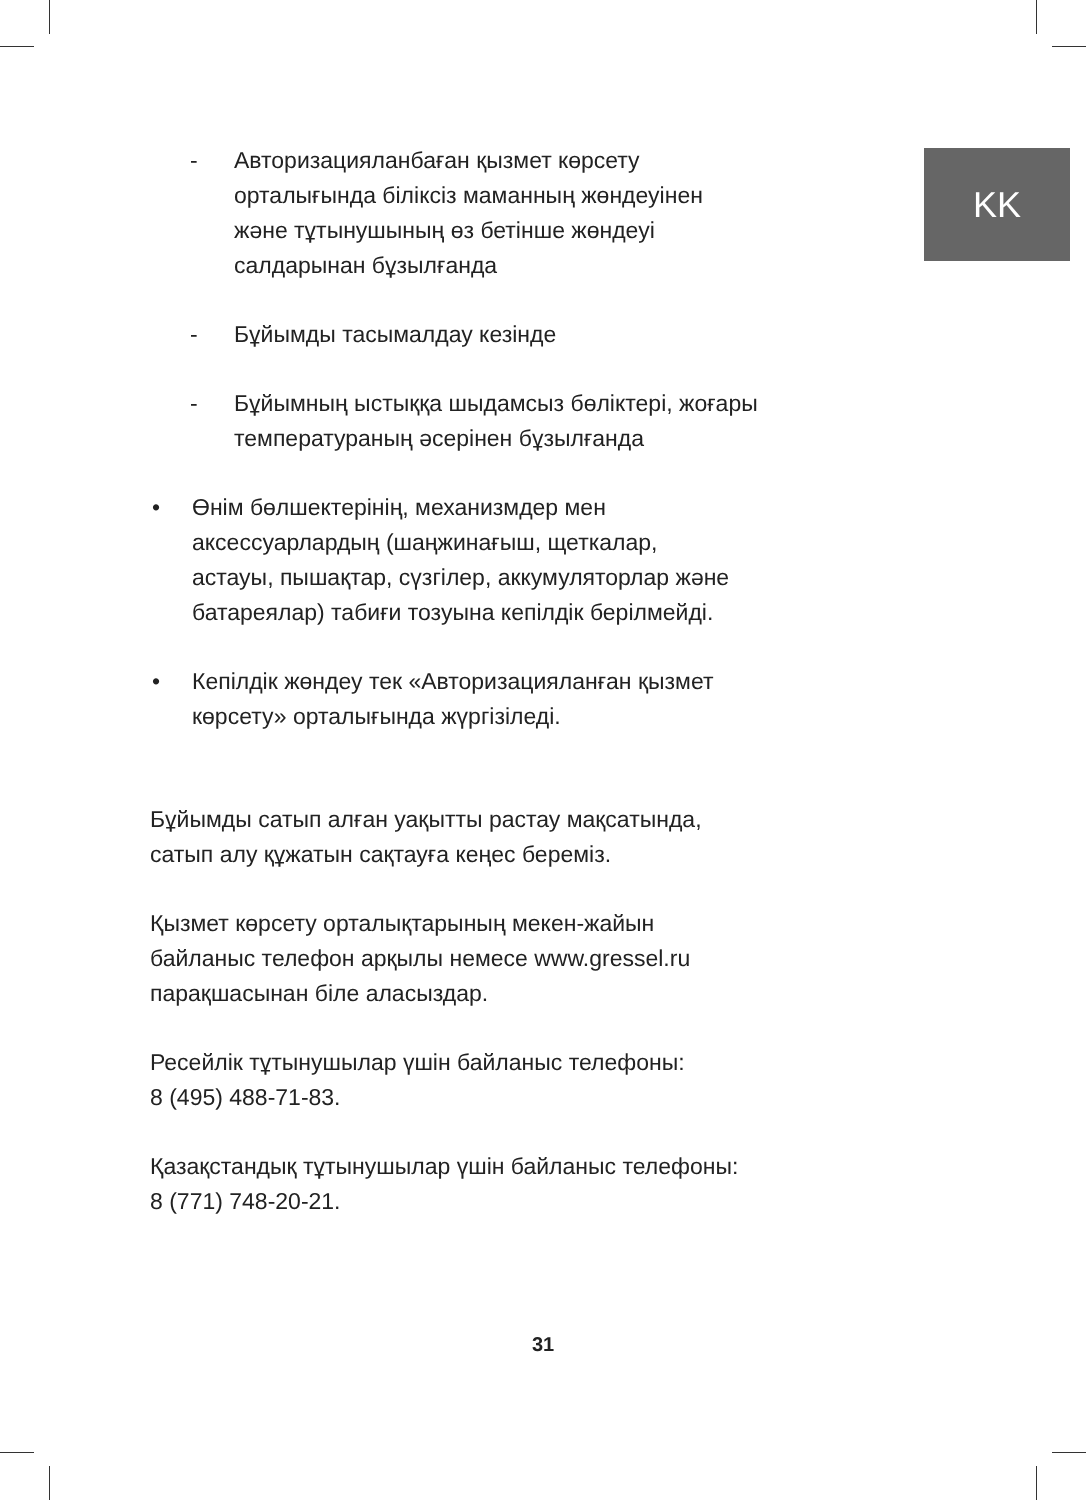KK
- Авторизацияланбаған қызмет көрсету
орталығында біліксіз маманның жөндеуінен
және тұтынушының өз бетінше жөндеуі
салдарынан бұзылғанда
- Бұйымды тасымалдау кезінде
- Бұйымның ыстыққа шыдамсыз бөліктері, жоғары
температураның әсерінен бұзылғанда
• Өнім бөлшектерінің, механизмдер мен
аксессуарлардың (шаңжинағыш, щеткалар,
астауы, пышақтар, сүзгілер, аккумуляторлар және
батареялар) табиғи тозуына кепілдік берілмейді.
• Кепілдік жөндеу тек «Авторизацияланған қызмет
көрсету» орталығында жүргізіледі.
Бұйымды сатып алған уақытты растау мақсатында,
сатып алу құжатын сақтауға кеңес береміз.
Қызмет көрсету орталықтарының мекен-жайын
байланыс телефон арқылы немесе www.gressel.ru
парақшасынан біле аласыздар.
Ресейлік тұтынушылар үшін байланыс телефоны:
8 (495) 488-71-83.
Қазақстандық тұтынушылар үшін байланыс телефоны:
8 (771) 748-20-21.
31